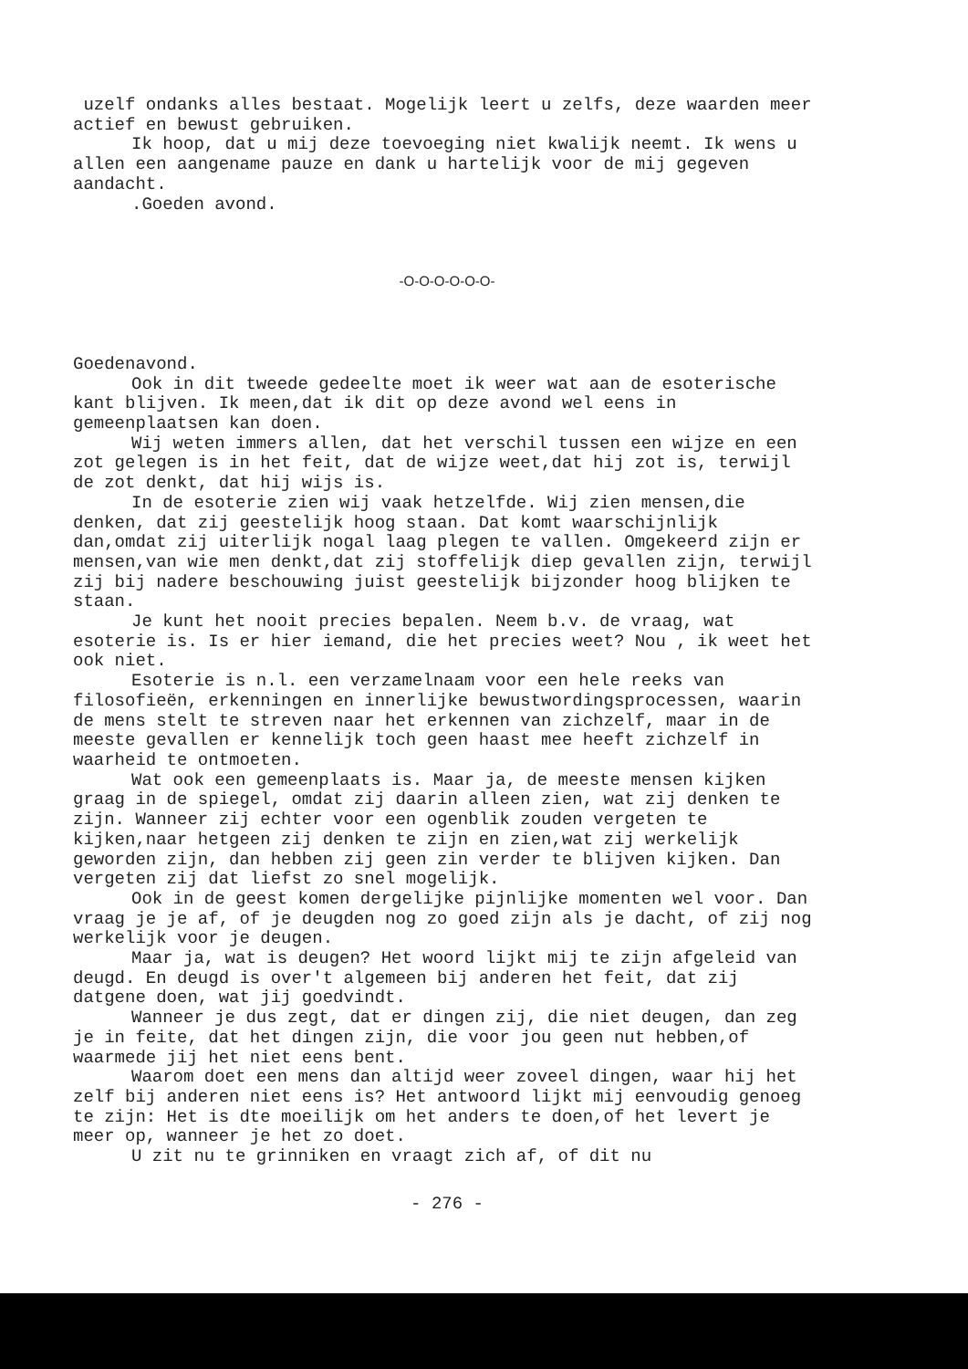uzelf ondanks alles bestaat. Mogelijk leert u zelfs, deze waarden meer actief en bewust gebruiken.
Ik hoop, dat u mij deze toevoeging niet kwalijk neemt. Ik wens u allen een aangename pauze en dank u hartelijk voor de mij gegeven aandacht.
.Goeden avond.
-O-O-O-O-O-O-
Goedenavond.
Ook in dit tweede gedeelte moet ik weer wat aan de esoterische kant blijven. Ik meen,dat ik dit op deze avond wel eens in gemeenplaatsen kan doen.
Wij weten immers allen, dat het verschil tussen een wijze en een zot gelegen is in het feit, dat de wijze weet,dat hij zot is, terwijl de zot denkt, dat hij wijs is.
In de esoterie zien wij vaak hetzelfde. Wij zien mensen,die denken, dat zij geestelijk hoog staan. Dat komt waarschijnlijk dan,omdat zij uiterlijk nogal laag plegen te vallen. Omgekeerd zijn er mensen,van wie men denkt,dat zij stoffelijk diep gevallen zijn, terwijl zij bij nadere beschouwing juist geestelijk bijzonder hoog blijken te staan.
Je kunt het nooit precies bepalen. Neem b.v. de vraag, wat esoterie is. Is er hier iemand, die het precies weet? Nou , ik weet het ook niet.
Esoterie is n.l. een verzamelnaam voor een hele reeks van filosofieën, erkenningen en innerlijke bewustwordingsprocessen, waarin de mens stelt te streven naar het erkennen van zichzelf, maar in de meeste gevallen er kennelijk toch geen haast mee heeft zichzelf in waarheid te ontmoeten.
Wat ook een gemeenplaats is. Maar ja, de meeste mensen kijken graag in de spiegel, omdat zij daarin alleen zien, wat zij denken te zijn. Wanneer zij echter voor een ogenblik zouden vergeten te kijken,naar hetgeen zij denken te zijn en zien,wat zij werkelijk geworden zijn, dan hebben zij geen zin verder te blijven kijken. Dan vergeten zij dat liefst zo snel mogelijk.
Ook in de geest komen dergelijke pijnlijke momenten wel voor. Dan vraag je je af, of je deugden nog zo goed zijn als je dacht, of zij nog werkelijk voor je deugen.
Maar ja, wat is deugen? Het woord lijkt mij te zijn afgeleid van deugd. En deugd is over't algemeen bij anderen het feit, dat zij datgene doen, wat jij goedvindt.
Wanneer je dus zegt, dat er dingen zij, die niet deugen, dan zeg je in feite, dat het dingen zijn, die voor jou geen nut hebben,of waarmede jij het niet eens bent.
Waarom doet een mens dan altijd weer zoveel dingen, waar hij het zelf bij anderen niet eens is? Het antwoord lijkt mij eenvoudig genoeg te zijn: Het is dte moeilijk om het anders te doen,of het levert je meer op, wanneer je het zo doet.
U zit nu te grinniken en vraagt zich af, of dit nu
- 276 -